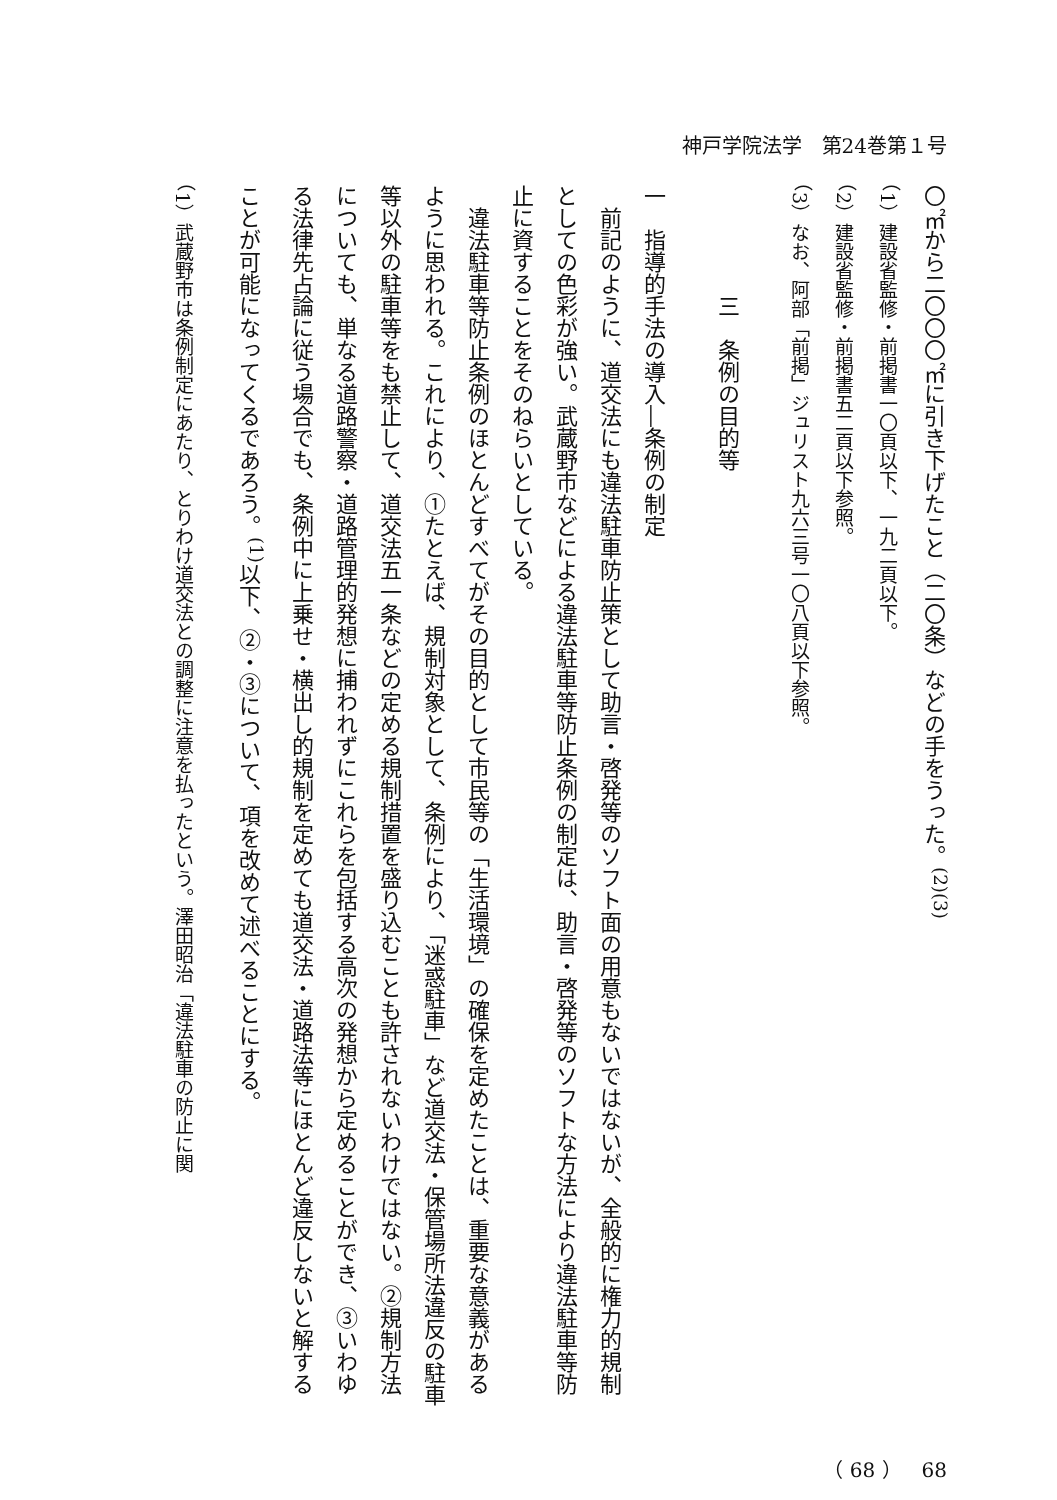神戸学院法学　第24巻第１号
〇㎡から二〇〇〇㎡に引き下げたこと（二〇条）などの手をうった。<sup>(2)(3)</sup>
（1）建設省監修・前掲書一〇頁以下、一九二頁以下。
（2）建設省監修・前掲書五二頁以下参照。
（3）なお、阿部「前掲」ジュリスト九六三号一〇八頁以下参照。
　　　　　三　条例の目的等
一　指導的手法の導入―条例の制定
　前記のように、道交法にも違法駐車防止策として助言・啓発等のソフト面の用意もないではないが、全般的に権力的規制としての色彩が強い。武蔵野市などによる違法駐車等防止条例の制定は、助言・啓発等のソフトな方法により違法駐車等防止に資することをそのねらいとしている。
　違法駐車等防止条例のほとんどすべてがその目的として市民等の「生活環境」の確保を定めたことは、重要な意義があるように思われる。これにより、①たとえば、規制対象として、条例により、「迷惑駐車」など道交法・保管場所法違反の駐車等以外の駐車等をも禁止して、道交法五一条などの定める規制措置を盛り込むことも許されないわけではない。②規制方法についても、単なる道路警察・道路管理的発想に捕われずにこれらを包括する高次の発想から定めることができ、③いわゆる法律先占論に従う場合でも、条例中に上乗せ・横出し的規制を定めても道交法・道路法等にほとんど違反しないと解することが可能になってくるであろう。<sup>(1)</sup>以下、②・③について、項を改めて述べることにする。
（1）武蔵野市は条例制定にあたり、とりわけ道交法との調整に注意を払ったという。澤田昭治「違法駐車の防止に関
（ 68 ）　68